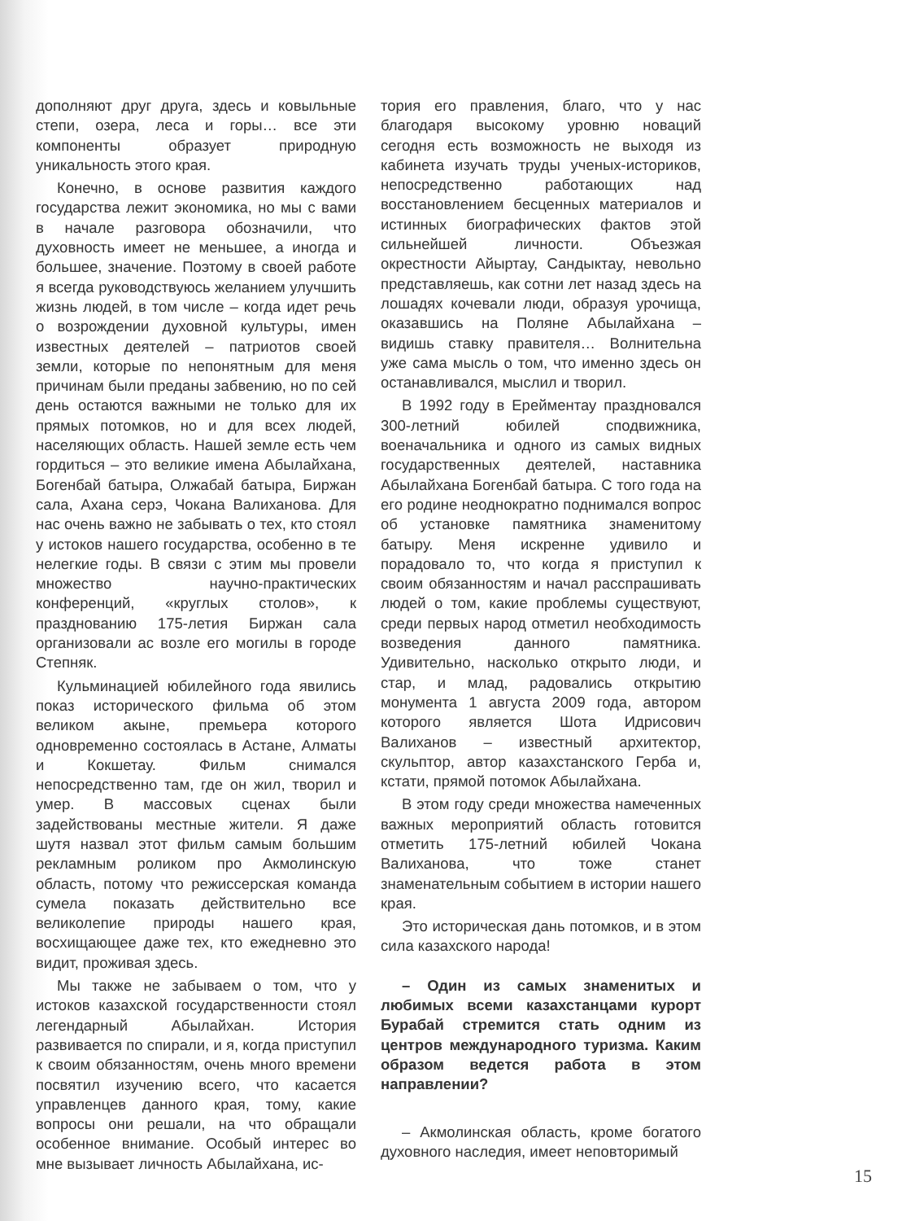дополняют друг друга, здесь и ковыльные степи, озера, леса и горы… все эти компоненты образует природную уникальность этого края.
Конечно, в основе развития каждого государства лежит экономика, но мы с вами в начале разговора обозначили, что духовность имеет не меньшее, а иногда и большее, значение. Поэтому в своей работе я всегда руководствуюсь желанием улучшить жизнь людей, в том числе – когда идет речь о возрождении духовной культуры, имен известных деятелей – патриотов своей земли, которые по непонятным для меня причинам были преданы забвению, но по сей день остаются важными не только для их прямых потомков, но и для всех людей, населяющих область. Нашей земле есть чем гордиться – это великие имена Абылайхана, Богенбай батыра, Олжабай батыра, Биржан сала, Ахана серэ, Чокана Валиханова. Для нас очень важно не забывать о тех, кто стоял у истоков нашего государства, особенно в те нелегкие годы. В связи с этим мы провели множество научно-практических конференций, «круглых столов», к празднованию 175-летия Биржан сала организовали ас возле его могилы в городе Степняк.
Кульминацией юбилейного года явились показ исторического фильма об этом великом акыне, премьера которого одновременно состоялась в Астане, Алматы и Кокшетау. Фильм снимался непосредственно там, где он жил, творил и умер. В массовых сценах были задействованы местные жители. Я даже шутя назвал этот фильм самым большим рекламным роликом про Акмолинскую область, потому что режиссерская команда сумела показать действительно все великолепие природы нашего края, восхищающее даже тех, кто ежедневно это видит, проживая здесь.
Мы также не забываем о том, что у истоков казахской государственности стоял легендарный Абылайхан. История развивается по спирали, и я, когда приступил к своим обязанностям, очень много времени посвятил изучению всего, что касается управленцев данного края, тому, какие вопросы они решали, на что обращали особенное внимание. Особый интерес во мне вызывает личность Абылайхана, ис-
тория его правления, благо, что у нас благодаря высокому уровню новаций сегодня есть возможность не выходя из кабинета изучать труды ученых-историков, непосредственно работающих над восстановлением бесценных материалов и истинных биографических фактов этой сильнейшей личности. Объезжая окрестности Айыртау, Сандыктау, невольно представляешь, как сотни лет назад здесь на лошадях кочевали люди, образуя урочища, оказавшись на Поляне Абылайхана – видишь ставку правителя… Волнительна уже сама мысль о том, что именно здесь он останавливался, мыслил и творил.
В 1992 году в Ерейментау праздновался 300-летний юбилей сподвижника, военачальника и одного из самых видных государственных деятелей, наставника Абылайхана Богенбай батыра. С того года на его родине неоднократно поднимался вопрос об установке памятника знаменитому батыру. Меня искренне удивило и порадовало то, что когда я приступил к своим обязанностям и начал расспрашивать людей о том, какие проблемы существуют, среди первых народ отметил необходимость возведения данного памятника. Удивительно, насколько открыто люди, и стар, и млад, радовались открытию монумента 1 августа 2009 года, автором которого является Шота Идрисович Валиханов – известный архитектор, скульптор, автор казахстанского Герба и, кстати, прямой потомок Абылайхана.
В этом году среди множества намеченных важных мероприятий область готовится отметить 175-летний юбилей Чокана Валиханова, что тоже станет знаменательным событием в истории нашего края.
Это историческая дань потомков, и в этом сила казахского народа!
– Один из самых знаменитых и любимых всеми казахстанцами курорт Бурабай стремится стать одним из центров международного туризма. Каким образом ведется работа в этом направлении?
– Акмолинская область, кроме богатого духовного наследия, имеет неповторимый
15